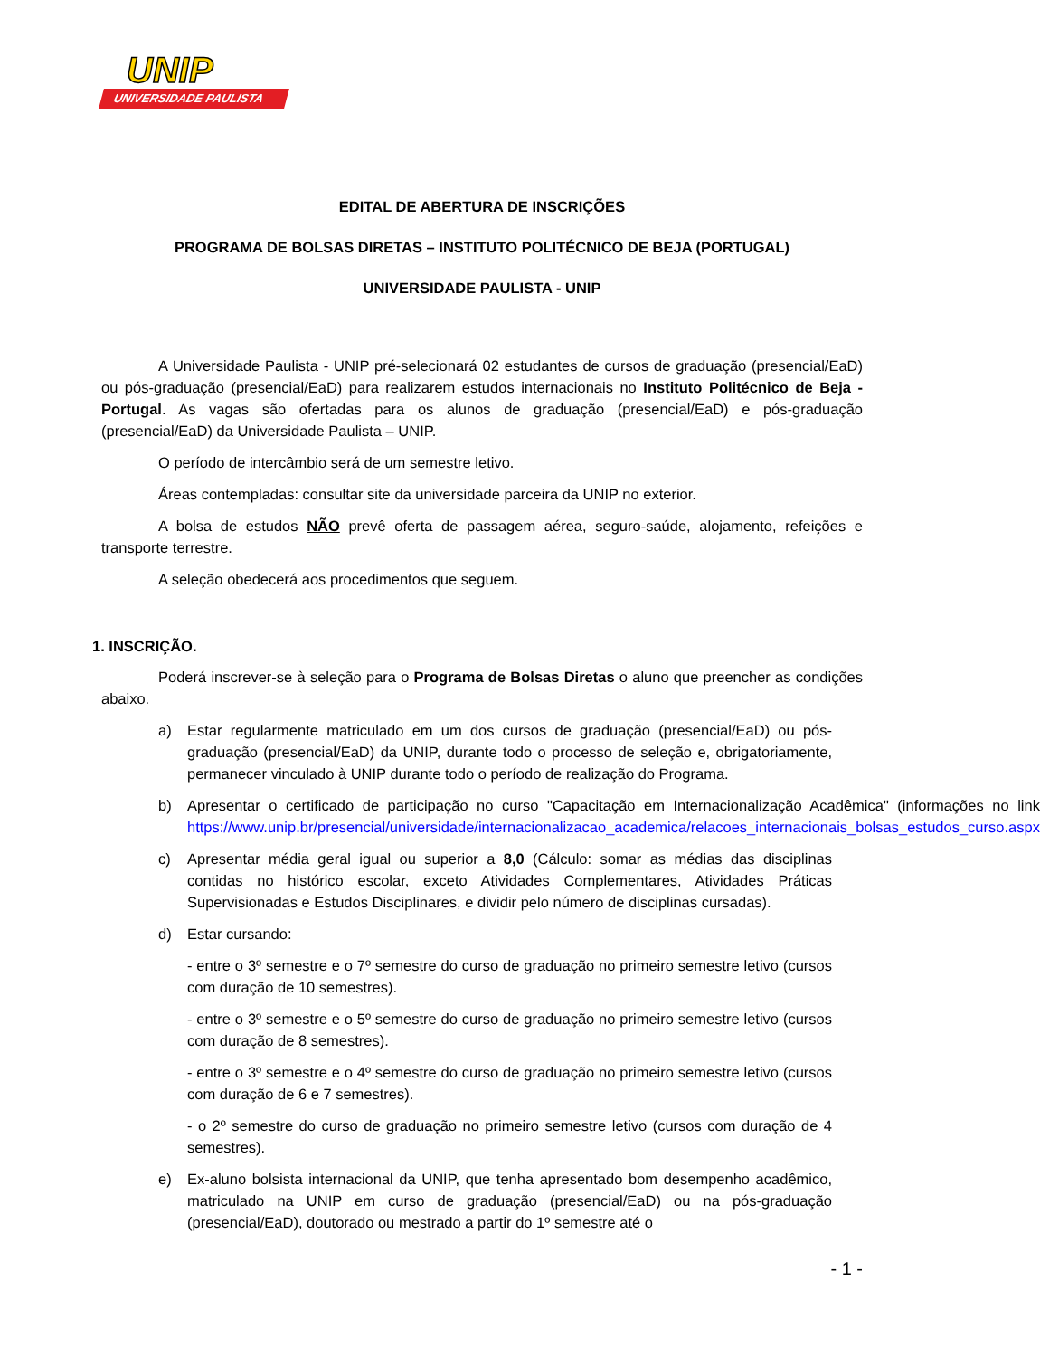UNIP
UNIVERSIDADE PAULISTA
EDITAL DE ABERTURA DE INSCRIÇÕES
PROGRAMA DE BOLSAS DIRETAS – INSTITUTO POLITÉCNICO DE BEJA (PORTUGAL)
UNIVERSIDADE PAULISTA - UNIP
A Universidade Paulista - UNIP pré-selecionará 02 estudantes de cursos de graduação (presencial/EaD) ou pós-graduação (presencial/EaD) para realizarem estudos internacionais no Instituto Politécnico de Beja - Portugal. As vagas são ofertadas para os alunos de graduação (presencial/EaD) e pós-graduação (presencial/EaD) da Universidade Paulista – UNIP.
O período de intercâmbio será de um semestre letivo.
Áreas contempladas: consultar site da universidade parceira da UNIP no exterior.
A bolsa de estudos NÃO prevê oferta de passagem aérea, seguro-saúde, alojamento, refeições e transporte terrestre.
A seleção obedecerá aos procedimentos que seguem.
1. INSCRIÇÃO.
Poderá inscrever-se à seleção para o Programa de Bolsas Diretas o aluno que preencher as condições abaixo.
a) Estar regularmente matriculado em um dos cursos de graduação (presencial/EaD) ou pós-graduação (presencial/EaD) da UNIP, durante todo o processo de seleção e, obrigatoriamente, permanecer vinculado à UNIP durante todo o período de realização do Programa.
b) Apresentar o certificado de participação no curso "Capacitação em Internacionalização Acadêmica" (informações no link https://www.unip.br/presencial/universidade/internacionalizacao_academica/relacoes_internacionais_bolsas_estudos_curso.aspx
c) Apresentar média geral igual ou superior a 8,0 (Cálculo: somar as médias das disciplinas contidas no histórico escolar, exceto Atividades Complementares, Atividades Práticas Supervisionadas e Estudos Disciplinares, e dividir pelo número de disciplinas cursadas).
d) Estar cursando:
- entre o 3º semestre e o 7º semestre do curso de graduação no primeiro semestre letivo (cursos com duração de 10 semestres).
- entre o 3º semestre e o 5º semestre do curso de graduação no primeiro semestre letivo (cursos com duração de 8 semestres).
- entre o 3º semestre e o 4º semestre do curso de graduação no primeiro semestre letivo (cursos com duração de 6 e 7 semestres).
- o 2º semestre do curso de graduação no primeiro semestre letivo (cursos com duração de 4 semestres).
e) Ex-aluno bolsista internacional da UNIP, que tenha apresentado bom desempenho acadêmico, matriculado na UNIP em curso de graduação (presencial/EaD) ou na pós-graduação (presencial/EaD), doutorado ou mestrado a partir do 1º semestre até o
- 1 -